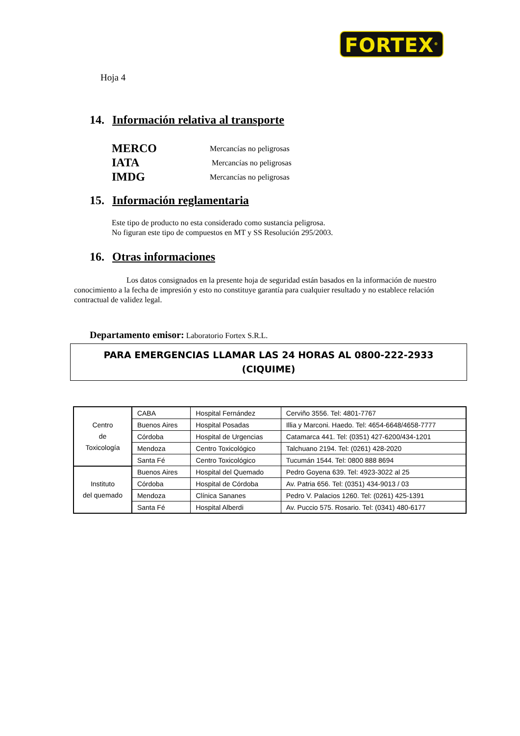FORTEX<sup>®</sup>
Hoja 4
14. Información relativa al transporte
MERCO Mercancías no peligrosas
IATA Mercancías no peligrosas
IMDG Mercancías no peligrosas
15. Información reglamentaria
Este tipo de producto no esta considerado como sustancia peligrosa.
No figuran este tipo de compuestos en MT y SS Resolución 295/2003.
16. Otras informaciones
Los datos consignados en la presente hoja de seguridad están basados en la información de nuestro conocimiento a la fecha de impresión y esto no constituye garantía para cualquier resultado y no establece relación contractual de validez legal.
Departamento emisor: Laboratorio Fortex S.R.L.
PARA EMERGENCIAS LLAMAR LAS 24 HORAS AL 0800-222-2933
(CIQUIME)
| Centro de Toxicología | CABA | Hospital Fernández | Cerviño 3556. Tel: 4801-7767 |
| | Buenos Aires | Hospital Posadas | Illia y Marconi. Haedo. Tel: 4654-6648/4658-7777 |
| | Córdoba | Hospital de Urgencias | Catamarca 441. Tel: (0351) 427-6200/434-1201 |
| | Mendoza | Centro Toxicológico | Talchuano 2194. Tel: (0261) 428-2020 |
| | Santa Fé | Centro Toxicológico | Tucumán 1544. Tel: 0800 888 8694 |
| Instituto del quemado | Buenos Aires | Hospital del Quemado | Pedro Goyena 639. Tel: 4923-3022 al 25 |
| | Córdoba | Hospital de Córdoba | Av. Patria 656. Tel: (0351) 434-9013 / 03 |
| | Mendoza | Clínica Sananes | Pedro V. Palacios 1260. Tel: (0261) 425-1391 |
| | Santa Fé | Hospital Alberdi | Av. Puccio 575. Rosario. Tel: (0341) 480-6177 |